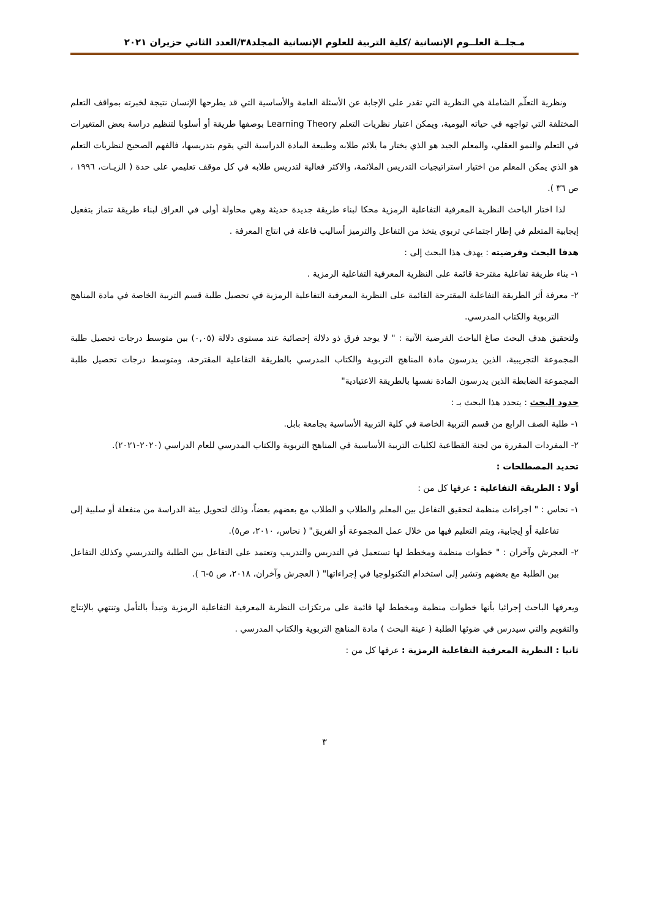مـجلــة العلــوم الإنسانية /كلية التربية للعلوم الإنسانية المجلد٣٨/العدد الثاني حزيران ٢٠٢١
ونظرية التعلّم الشاملة هي النظرية التي تقدر على الإجابة عن الأسئلة العامة والأساسية التي قد يطرحها الإنسان نتيجة لخبرته بمواقف التعلم المختلفة التي تواجهه في حياته اليومية، ويمكن اعتبار نظريات التعلم Learning Theory بوصفها طريقة أو أسلوبا لتنظيم دراسة بعض المتغيرات في التعلم والنمو العقلي، والمعلم الجيد هو الذي يختار ما يلائم طلابه وطبيعة المادة الدراسية التي يقوم بتدريسها، فالفهم الصحيح لنظريات التعلم هو الذي يمكن المعلم من اختيار استراتيجيات التدريس الملائمة، والاكثر فعالية لتدريس طلابه في كل موقف تعليمي على حدة ( الزيـات، ١٩٩٦ ، ص ٣٦ ).
لذا اختار الباحث النظرية المعرفية التفاعلية الرمزية محكا لبناء طريقة جديدة حديثة وهي محاولة أولى في العراق لبناء طريقة تتماز بتفعيل إيجابية المتعلم في إطار اجتماعي تربوي يتخذ من التفاعل والترميز أساليب فاعلة في انتاج المعرفة .
هدفا البحث وفرضيته : يهدف هذا البحث إلى :
١- بناء طريقة تفاعلية مقترحة قائمة على النظرية المعرفية التفاعلية الرمزية .
٢- معرفة أثر الطريقة التفاعلية المقترحة القائمة على النظرية المعرفية التفاعلية الرمزية في تحصيل طلبة قسم التربية الخاصة في مادة المناهج التربوية والكتاب المدرسي.
ولتحقيق هدف البحث صاغ الباحث الفرضية الآتية : " لا يوجد فرق ذو دلالة إحصائية عند مستوى دلالة (٠,٠٥) بين متوسط درجات تحصيل طلبة المجموعة التجريبية، الذين يدرسون مادة المناهج التربوية والكتاب المدرسي بالطريقة التفاعلية المقترحة، ومتوسط درجات تحصيل طلبة المجموعة الضابطة الذين يدرسون المادة نفسها بالطريقة الاعتيادية"
حدود البحث : يتحدد هذا البحث بـ :
١- طلبة الصف الرابع من قسم التربية الخاصة في كلية التربية الأساسية بجامعة بابل.
٢- المفردات المقررة من لجنة القطاعية لكليات التربية الأساسية في المناهج التربوية والكتاب المدرسي للعام الدراسي (٢٠٢٠-٢٠٢١).
تحديد المصطلحات :
أولا : الطريقة التفاعلية : عرفها كل من :
١- نحاس : " اجراءات منظمة لتحقيق التفاعل بين المعلم والطلاب و الطلاب مع بعضهم بعضاً، وذلك لتحويل بيئة الدراسة من منفعلة أو سلبية إلى تفاعلية أو إيجابية، ويتم التعليم فيها من خلال عمل المجموعة أو الفريق" ( نحاس، ٢٠١٠، ص٥).
٢- العجرش وآخران : " خطوات منظمة ومخطط لها تستعمل في التدريس والتدريب وتعتمد على التفاعل بين الطلبة والتدريسي وكذلك التفاعل بين الطلبة مع بعضهم وتشير إلى استخدام التكنولوجيا في إجراءاتها" ( العجرش وآخران، ٢٠١٨، ص ٥-٦ ).
ويعرفها الباحث إجرائيا بأنها خطوات منظمة ومخطط لها قائمة على مرتكزات النظرية المعرفية التفاعلية الرمزية وتبدأ بالتأمل وتنتهي بالإنتاج والتقويم والتي سيدرس في ضوئها الطلبة ( عينة البحث ) مادة المناهج التربوية والكتاب المدرسي .
ثانيا : النظرية المعرفية التفاعلية الرمزية : عرفها كل من :
٣